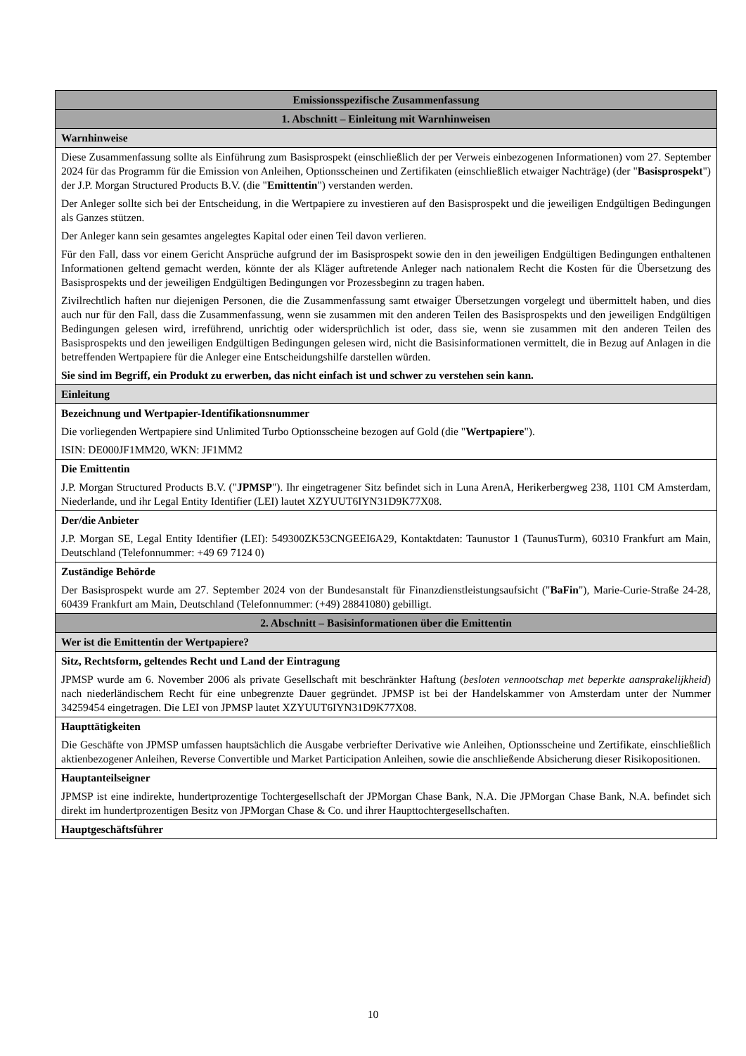| Emissionsspezifische Zusammenfassung |
| 1. Abschnitt – Einleitung mit Warnhinweisen |
| Warnhinweise |
| Diese Zusammenfassung sollte als Einführung zum Basisprospekt (einschließlich der per Verweis einbezogenen Informationen) vom 27. September 2024 für das Programm für die Emission von Anleihen, Optionsscheinen und Zertifikaten (einschließlich etwaiger Nachträge) (der " Basisprospekt ") der J.P. Morgan Structured Products B.V. (die " Emittentin ") verstanden werden. Der Anleger sollte sich bei der Entscheidung, in die Wertpapiere zu investieren auf den Basisprospekt und die jeweiligen Endgültigen Bedingungen als Ganzes stützen. Der Anleger kann sein gesamtes angelegtes Kapital oder einen Teil davon verlieren. Für den Fall, dass vor einem Gericht Ansprüche aufgrund der im Basisprospekt sowie den in den jeweiligen Endgültigen Bedingungen enthaltenen Informationen geltend gemacht werden, könnte der als Kläger auftretende Anleger nach nationalem Recht die Kosten für die Übersetzung des Basisprospekts und der jeweiligen Endgültigen Bedingungen vor Prozessbeginn zu tragen haben. Zivilrechtlich haften nur diejenigen Personen, die die Zusammenfassung samt etwaiger Übersetzungen vorgelegt und übermittelt haben, und dies auch nur für den Fall, dass die Zusammenfassung, wenn sie zusammen mit den anderen Teilen des Basisprospekts und den jeweiligen Endgültigen Bedingungen gelesen wird, irreführend, unrichtig oder widersprüchlich ist oder, dass sie, wenn sie zusammen mit den anderen Teilen des Basisprospekts und den jeweiligen Endgültigen Bedingungen gelesen wird, nicht die Basisinformationen vermittelt, die in Bezug auf Anlagen in die betreffenden Wertpapiere für die Anleger eine Entscheidungshilfe darstellen würden. Sie sind im Begriff, ein Produkt zu erwerben, das nicht einfach ist und schwer zu verstehen sein kann. |
| Einleitung |
| Bezeichnung und Wertpapier-Identifikationsnummer Die vorliegenden Wertpapiere sind Unlimited Turbo Optionsscheine bezogen auf Gold (die " Wertpapiere "). ISIN: DE000JF1MM20, WKN: JF1MM2 |
| Die Emittentin J.P. Morgan Structured Products B.V. (" JPMSP "). Ihr eingetragener Sitz befindet sich in Luna ArenA, Herikerbergweg 238, 1101 CM Amsterdam, Niederlande, und ihr Legal Entity Identifier (LEI) lautet XZYUUT6IYN31D9K77X08. |
| Der/die Anbieter J.P. Morgan SE, Legal Entity Identifier (LEI): 549300ZK53CNGEEI6A29, Kontaktdaten: Taunustor 1 (TaunusTurm), 60310 Frankfurt am Main, Deutschland (Telefonnummer: +49 69 7124 0) |
| Zuständige Behörde Der Basisprospekt wurde am 27. September 2024 von der Bundesanstalt für Finanzdienstleistungsaufsicht (" BaFin "), Marie-Curie-Straße 24-28, 60439 Frankfurt am Main, Deutschland (Telefonnummer: (+49) 28841080) gebilligt. |
| 2. Abschnitt – Basisinformationen über die Emittentin |
| Wer ist die Emittentin der Wertpapiere? |
| Sitz, Rechtsform, geltendes Recht und Land der Eintragung JPMSP wurde am 6. November 2006 als private Gesellschaft mit beschränkter Haftung ( besloten vennootschap met beperkte aansprakelijkheid ) nach niederländischem Recht für eine unbegrenzte Dauer gegründet. JPMSP ist bei der Handelskammer von Amsterdam unter der Nummer 34259454 eingetragen. Die LEI von JPMSP lautet XZYUUT6IYN31D9K77X08. |
| Haupttätigkeiten Die Geschäfte von JPMSP umfassen hauptsächlich die Ausgabe verbriefter Derivative wie Anleihen, Optionsscheine und Zertifikate, einschließlich aktienbezogener Anleihen, Reverse Convertible und Market Participation Anleihen, sowie die anschließende Absicherung dieser Risikopositionen. |
| Hauptanteilseigner JPMSP ist eine indirekte, hundertprozentige Tochtergesellschaft der JPMorgan Chase Bank, N.A. Die JPMorgan Chase Bank, N.A. befindet sich direkt im hundertprozentigen Besitz von JPMorgan Chase & Co. und ihrer Haupttochtergesellschaften. |
| Hauptgeschäftsführer |
10